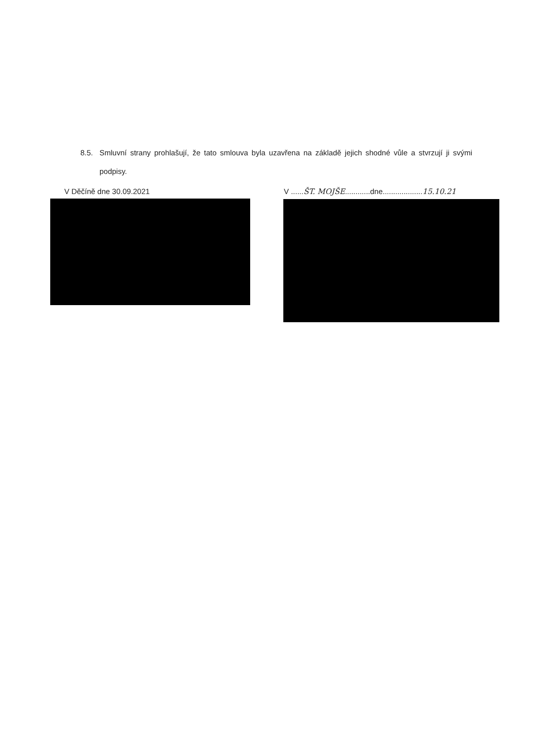8.5. Smluvní strany prohlašují, že tato smlouva byla uzavřena na základě jejich shodné vůle a stvrzují ji svými podpisy.
V Děčíně dne 30.09.2021 V ......ŠT. MOJŠE............dne...................15.10.21